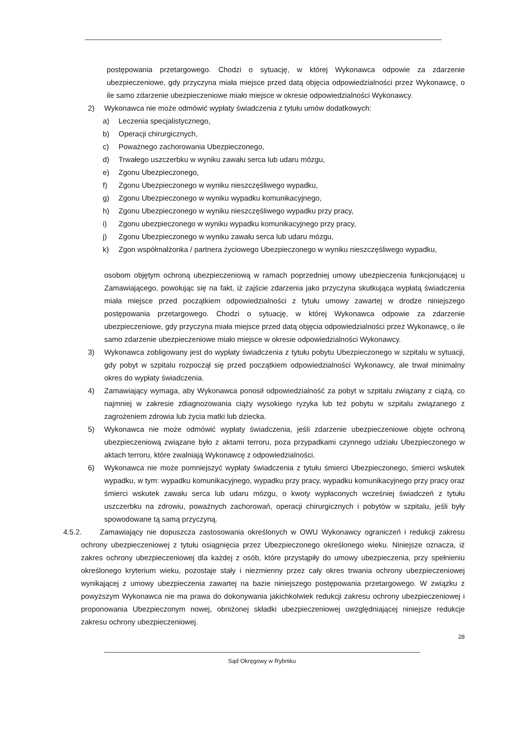postępowania przetargowego. Chodzi o sytuację, w której Wykonawca odpowie za zdarzenie ubezpieczeniowe, gdy przyczyna miała miejsce przed datą objęcia odpowiedzialności przez Wykonawcę, o ile samo zdarzenie ubezpieczeniowe miało miejsce w okresie odpowiedzialności Wykonawcy.
2) Wykonawca nie może odmówić wypłaty świadczenia z tytułu umów dodatkowych:
a) Leczenia specjalistycznego,
b) Operacji chirurgicznych,
c) Poważnego zachorowania Ubezpieczonego,
d) Trwałego uszczerbku w wyniku zawału serca lub udaru mózgu,
e) Zgonu Ubezpieczonego,
f) Zgonu Ubezpieczonego w wyniku nieszczęśliwego wypadku,
g) Zgonu Ubezpieczonego w wyniku wypadku komunikacyjnego,
h) Zgonu Ubezpieczonego w wyniku nieszczęśliwego wypadku przy pracy,
i) Zgonu ubezpieczonego w wyniku wypadku komunikacyjnego przy pracy,
j) Zgonu Ubezpieczonego w wyniku zawału serca lub udaru mózgu,
k) Zgon współmałżonka / partnera życiowego Ubezpieczonego w wyniku nieszczęśliwego wypadku,
osobom objętym ochroną ubezpieczeniową w ramach poprzedniej umowy ubezpieczenia funkcjonującej u Zamawiającego, powołując się na fakt, iż zajście zdarzenia jako przyczyna skutkująca wypłatą świadczenia miała miejsce przed początkiem odpowiedzialności z tytułu umowy zawartej w drodze niniejszego postępowania przetargowego. Chodzi o sytuację, w której Wykonawca odpowie za zdarzenie ubezpieczeniowe, gdy przyczyna miała miejsce przed datą objęcia odpowiedzialności przez Wykonawcę, o ile samo zdarzenie ubezpieczeniowe miało miejsce w okresie odpowiedzialności Wykonawcy.
3) Wykonawca zobligowany jest do wypłaty świadczenia z tytułu pobytu Ubezpieczonego w szpitalu w sytuacji, gdy pobyt w szpitalu rozpoczął się przed początkiem odpowiedzialności Wykonawcy, ale trwał minimalny okres do wypłaty świadczenia.
4) Zamawiający wymaga, aby Wykonawca ponosił odpowiedzialność za pobyt w szpitalu związany z ciążą, co najmniej w zakresie zdiagnozowania ciąży wysokiego ryzyka lub też pobytu w szpitalu związanego z zagrożeniem zdrowia lub życia matki lub dziecka.
5) Wykonawca nie może odmówić wypłaty świadczenia, jeśli zdarzenie ubezpieczeniowe objęte ochroną ubezpieczeniową związane było z aktami terroru, poza przypadkami czynnego udziału Ubezpieczonego w aktach terroru, które zwalniają Wykonawcę z odpowiedzialności.
6) Wykonawca nie może pomniejszyć wypłaty świadczenia z tytułu śmierci Ubezpieczonego, śmierci wskutek wypadku, w tym: wypadku komunikacyjnego, wypadku przy pracy, wypadku komunikacyjnego przy pracy oraz śmierci wskutek zawału serca lub udaru mózgu, o kwoty wypłaconych wcześniej świadczeń z tytułu uszczerbku na zdrowiu, poważnych zachorowań, operacji chirurgicznych i pobytów w szpitalu, jeśli były spowodowane tą samą przyczyną.
4.5.2. Zamawiający nie dopuszcza zastosowania określonych w OWU Wykonawcy ograniczeń i redukcji zakresu ochrony ubezpieczeniowej z tytułu osiągnięcia przez Ubezpieczonego określonego wieku. Niniejsze oznacza, iż zakres ochrony ubezpieczeniowej dla każdej z osób, które przystąpiły do umowy ubezpieczenia, przy spełnieniu określonego kryterium wieku, pozostaje stały i niezmienny przez cały okres trwania ochrony ubezpieczeniowej wynikającej z umowy ubezpieczenia zawartej na bazie niniejszego postępowania przetargowego. W związku z powyższym Wykonawca nie ma prawa do dokonywania jakichkolwiek redukcji zakresu ochrony ubezpieczeniowej i proponowania Ubezpieczonym nowej, obniżonej składki ubezpieczeniowej uwzględniającej niniejsze redukcje zakresu ochrony ubezpieczeniowej.
28
Sąd Okręgowy w Rybniku